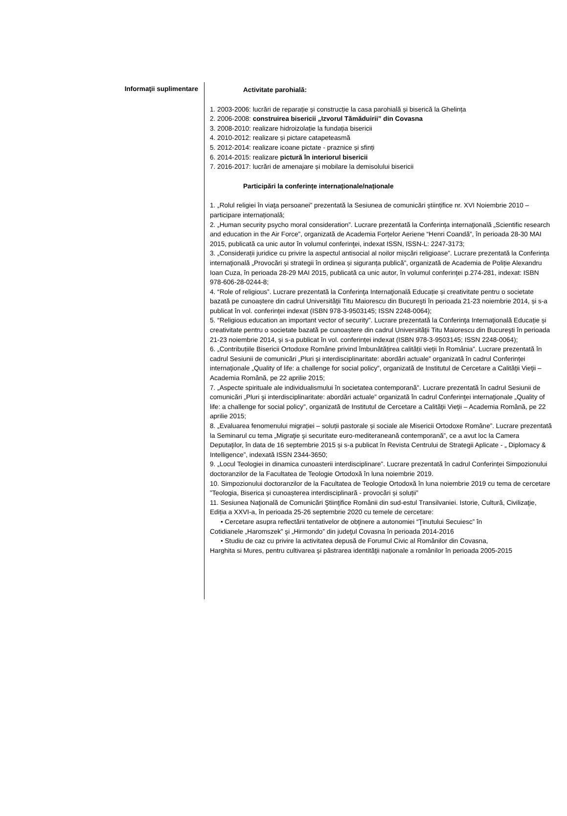Informaţii suplimentare
Activitate parohială:
1. 2003-2006: lucrări de reparație și construcție la casa parohială și biserică la Ghelința
2. 2006-2008: construirea bisericii „Izvorul Tămăduirii” din Covasna
3. 2008-2010: realizare hidroizolație la fundația bisericii
4. 2010-2012: realizare și pictare catapeteasmă
5. 2012-2014: realizare icoane pictate - praznice și sfinți
6. 2014-2015: realizare pictură în interiorul bisericii
7. 2016-2017: lucrări de amenajare și mobilare la demisolului bisericii
Participări la conferințe internaționale/naționale
1. „Rolul religiei în viaţa persoanei” prezentată la Sesiunea de comunicări științifice nr. XVI Noiembrie 2010 – participare internațională;
2. „Human security psycho moral consideration”. Lucrare prezentată la Conferința internaţională „Scientific research and education in the Air Force”, organizată de Academia Forțelor Aeriene “Henri Coandă”, în perioada 28-30 MAI 2015, publicată ca unic autor în volumul conferinţei, indexat ISSN, ISSN-L: 2247-3173;
3. „Considerații juridice cu privire la aspectul antisocial al noilor mișcări religioase”. Lucrare prezentată la Conferința internaţională „Provocări și strategii în ordinea și siguranța publică”, organizată de Academia de Poliție Alexandru Ioan Cuza, în perioada 28-29 MAI 2015, publicată ca unic autor, în volumul conferinţei p.274-281, indexat: ISBN 978-606-28-0244-8;
4. “Role of religious”. Lucrare prezentată la Conferinţa Internaţională Educație și creativitate pentru o societate bazată pe cunoaștere din cadrul Universităţii Titu Maiorescu din Bucureşti în perioada 21-23 noiembrie 2014, și s-a publicat în vol. conferinței indexat (ISBN 978-3-9503145; ISSN 2248-0064);
5. “Religious education an important vector of security”. Lucrare prezentată la Conferinţa Internaţională Educație și creativitate pentru o societate bazată pe cunoaștere din cadrul Universităţii Titu Maiorescu din Bucureşti în perioada 21-23 noiembrie 2014, și s-a publicat în vol. conferinței indexat (ISBN 978-3-9503145; ISSN 2248-0064);
6. „Contribuțiile Bisericii Ortodoxe Române privind îmbunătățirea calității vieții în România”. Lucrare prezentată în cadrul Sesiunii de comunicări „Pluri şi interdisciplinaritate: abordări actuale” organizată în cadrul Conferinţei internaţionale „Quality of life: a challenge for social policy”, organizată de Institutul de Cercetare a Calităţii Vieţii – Academia Română, pe 22 aprilie 2015;
7. „Aspecte spirituale ale individualismului în societatea contemporană”. Lucrare prezentată în cadrul Sesiunii de comunicări „Pluri şi interdisciplinaritate: abordări actuale” organizată în cadrul Conferinţei internaţionale „Quality of life: a challenge for social policy”, organizată de Institutul de Cercetare a Calităţii Vieţii – Academia Română, pe 22 aprilie 2015;
8. „Evaluarea fenomenului migrației – soluții pastorale și sociale ale Misericii Ortodoxe Române”. Lucrare prezentată la Seminarul cu tema „Migraţie şi securitate euro-mediteraneană contemporană”, ce a avut loc la Camera Deputaţilor, în data de 16 septembrie 2015 și s-a publicat în Revista Centrului de Strategii Aplicate - „ Diplomacy & Intelligence”, indexată ISSN 2344-3650;
9. „Locul Teologiei in dinamica cunoasterii interdisciplinare”. Lucrare prezentată în cadrul Conferinței Simpozionului doctoranzilor de la Facultatea de Teologie Ortodoxă în luna noiembrie 2019.
10. Simpozionului doctoranzilor de la Facultatea de Teologie Ortodoxă în luna noiembrie 2019 cu tema de cercetare ”Teologia, Biserica și cunoașterea interdisciplinară - provocări și soluții”
11. Sesiunea Naţională de Comunicări Ştiinţifice Românii din sud-estul Transilvaniei. Istorie, Cultură, Civilizaţie, Ediția a XXVI-a, în perioada 25-26 septembrie 2020 cu temele de cercetare:
• Cercetare asupra reflectării tentativelor de obţinere a autonomiei “Ţinutului Secuiesc” în
Cotidianele „Haromszek” şi „Hirmondo” din judeţul Covasna în perioada 2014-2016
• Studiu de caz cu privire la activitatea depusă de Forumul Civic al Românilor din Covasna,
Harghita si Mures, pentru cultivarea şi păstrarea identităţii naţionale a românilor în perioada 2005-2015